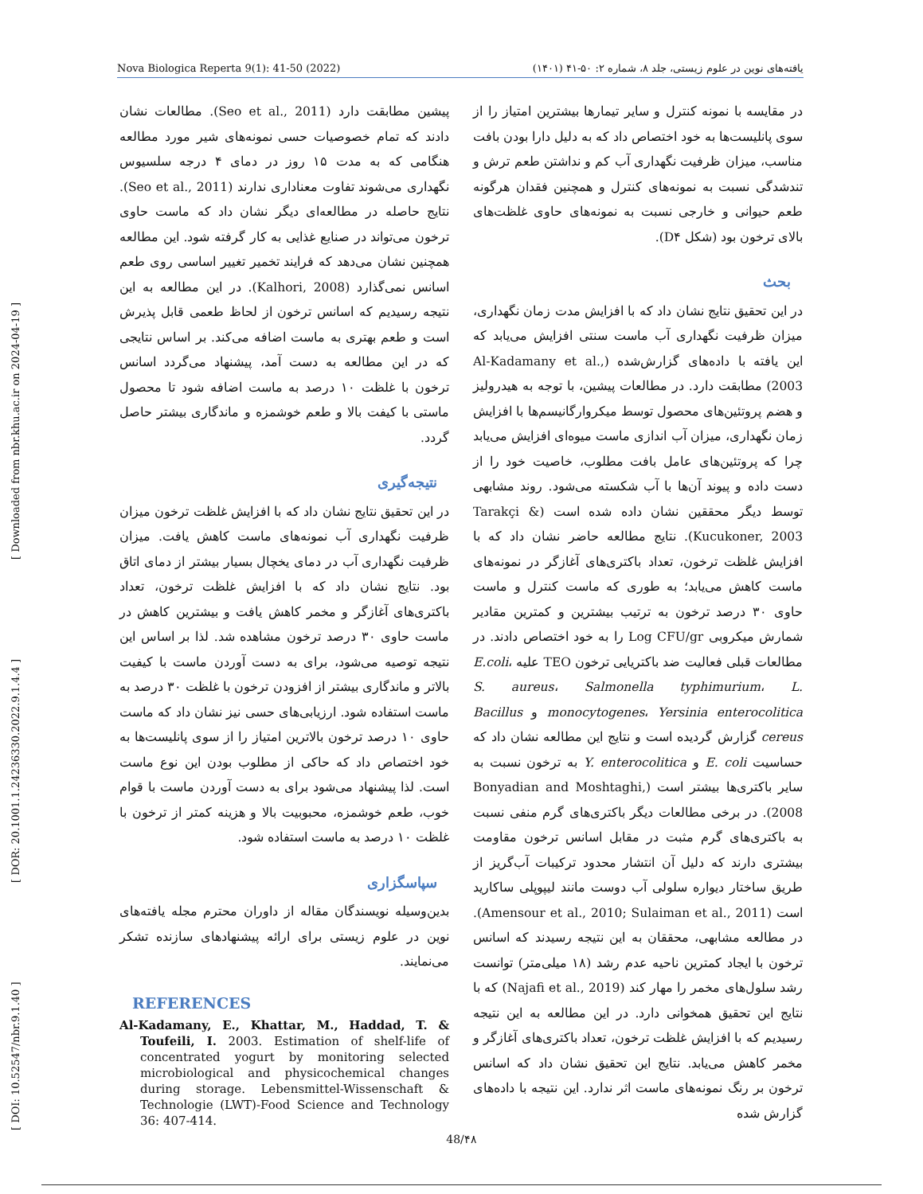Nova Biologica Reperta 9(1): 41-50 (2022) یافته‌های نوین در علوم زیستی، جلد ۸، شماره ۲: ۵۰-۴۱ (۱۴۰۱)
[ DOI: 10.52547/nbr.9.1.40 ] [ DOR: 20.1001.1.24236330.2022.9.1.4.4 ] [ Downloaded from nbr.khu.ac.ir on 2024-04-19 ]
در مقایسه با نمونه کنترل و سایر تیمارها بیشترین امتیاز را از سوی پانلیست‌ها به خود اختصاص داد که به دلیل دارا بودن بافت مناسب، میزان ظرفیت نگهداری آب کم و نداشتن طعم ترش و تندشدگی نسبت به نمونه‌های کنترل و همچنین فقدان هرگونه طعم حیوانی و خارجی نسبت به نمونه‌های حاوی غلظت‌های بالای ترخون بود (شکل D۴).
بحث
در این تحقیق نتایج نشان داد که با افزایش مدت زمان نگهداری، میزان ظرفیت نگهداری آب ماست سنتی افزایش می‌یابد که این یافته با داده‌های گزارش‌شده (Al-Kadamany et al., 2003) مطابقت دارد. در مطالعات پیشین، با توجه به هیدرولیز و هضم پروتئین‌های محصول توسط میکروارگانیسم‌ها با افزایش زمان نگهداری، میزان آب اندازی ماست میوه‌ای افزایش می‌یابد چرا که پروتئین‌های عامل بافت مطلوب، خاصیت خود را از دست داده و پیوند آن‌ها با آب شکسته می‌شود. روند مشابهی توسط دیگر محققین نشان داده شده است (Tarakçi & Kucukoner, 2003). نتایج مطالعه حاضر نشان داد که با افزایش غلظت ترخون، تعداد باکتری‌های آغازگر در نمونه‌های ماست کاهش می‌یابد؛ به طوری که ماست کنترل و ماست حاوی ۳۰ درصد ترخون به ترتیب بیشترین و کمترین مقادیر شمارش میکروبی Log CFU/gr را به خود اختصاص دادند. در مطالعات قبلی فعالیت ضد باکتریایی ترخون TEO علیه E.coli، S. aureus، Salmonella typhimurium، L. monocytogenes، Yersinia enterocolitica و Bacillus cereus گزارش گردیده است و نتایج این مطالعه نشان داد که حساسیت E. coli و Y. enterocolitica به ترخون نسبت به سایر باکتری‌ها بیشتر است (Bonyadian and Moshtaghi, 2008). در برخی مطالعات دیگر باکتری‌های گرم منفی نسبت به باکتری‌های گرم مثبت در مقابل اسانس ترخون مقاومت بیشتری دارند که دلیل آن انتشار محدود ترکیبات آب‌گریز از طریق ساختار دیواره سلولی آب دوست مانند لیپوپلی ساکارید است (Amensour et al., 2010; Sulaiman et al., 2011). در مطالعه مشابهی، محققان به این نتیجه رسیدند که اسانس ترخون با ایجاد کمترین ناحیه عدم رشد (۱۸ میلی‌متر) توانست رشد سلول‌های مخمر را مهار کند (Najafi et al., 2019) که با نتایج این تحقیق همخوانی دارد. در این مطالعه به این نتیجه رسیدیم که با افزایش غلظت ترخون، تعداد باکتری‌های آغازگر و مخمر کاهش می‌یابد. نتایج این تحقیق نشان داد که اسانس ترخون بر رنگ نمونه‌های ماست اثر ندارد. این نتیجه با داده‌های گزارش شده
پیشین مطابقت دارد (Seo et al., 2011). مطالعات نشان دادند که تمام خصوصیات حسی نمونه‌های شیر مورد مطالعه هنگامی که به مدت ۱۵ روز در دمای ۴ درجه سلسیوس نگهداری می‌شوند تفاوت معناداری ندارند (Seo et al., 2011). نتایج حاصله در مطالعه‌ای دیگر نشان داد که ماست حاوی ترخون می‌تواند در صنایع غذایی به کار گرفته شود. این مطالعه همچنین نشان می‌دهد که فرایند تخمیر تغییر اساسی روی طعم اسانس نمی‌گذارد (Kalhori, 2008). در این مطالعه به این نتیجه رسیدیم که اسانس ترخون از لحاظ طعمی قابل پذیرش است و طعم بهتری به ماست اضافه می‌کند. بر اساس نتایجی که در این مطالعه به دست آمد، پیشنهاد می‌گردد اسانس ترخون با غلظت ۱۰ درصد به ماست اضافه شود تا محصول ماستی با کیفت بالا و طعم خوشمزه و ماندگاری بیشتر حاصل گردد.
نتیجه‌گیری
در این تحقیق نتایج نشان داد که با افزایش غلظت ترخون میزان ظرفیت نگهداری آب نمونه‌های ماست کاهش یافت. میزان ظرفیت نگهداری آب در دمای یخچال بسیار بیشتر از دمای اتاق بود. نتایج نشان داد که با افزایش غلظت ترخون، تعداد باکتری‌های آغازگر و مخمر کاهش یافت و بیشترین کاهش در ماست حاوی ۳۰ درصد ترخون مشاهده شد. لذا بر اساس این نتیجه توصیه می‌شود، برای به دست آوردن ماست با کیفیت بالاتر و ماندگاری بیشتر از افزودن ترخون با غلظت ۳۰ درصد به ماست استفاده شود. ارزیابی‌های حسی نیز نشان داد که ماست حاوی ۱۰ درصد ترخون بالاترین امتیاز را از سوی پانلیست‌ها به خود اختصاص داد که حاکی از مطلوب بودن این نوع ماست است. لذا پیشنهاد می‌شود برای به دست آوردن ماست با قوام خوب، طعم خوشمزه، محبوبیت بالا و هزینه کمتر از ترخون با غلظت ۱۰ درصد به ماست استفاده شود.
سپاسگزاری
بدین‌وسیله نویسندگان مقاله از داوران محترم مجله یافته‌های نوین در علوم زیستی برای ارائه پیشنهادهای سازنده تشکر می‌نمایند.
REFERENCES
Al-Kadamany, E., Khattar, M., Haddad, T. & Toufeili, I. 2003. Estimation of shelf-life of concentrated yogurt by monitoring selected microbiological and physicochemical changes during storage. Lebensmittel-Wissenschaft & Technologie (LWT)-Food Science and Technology 36: 407-414.
48/۴۸